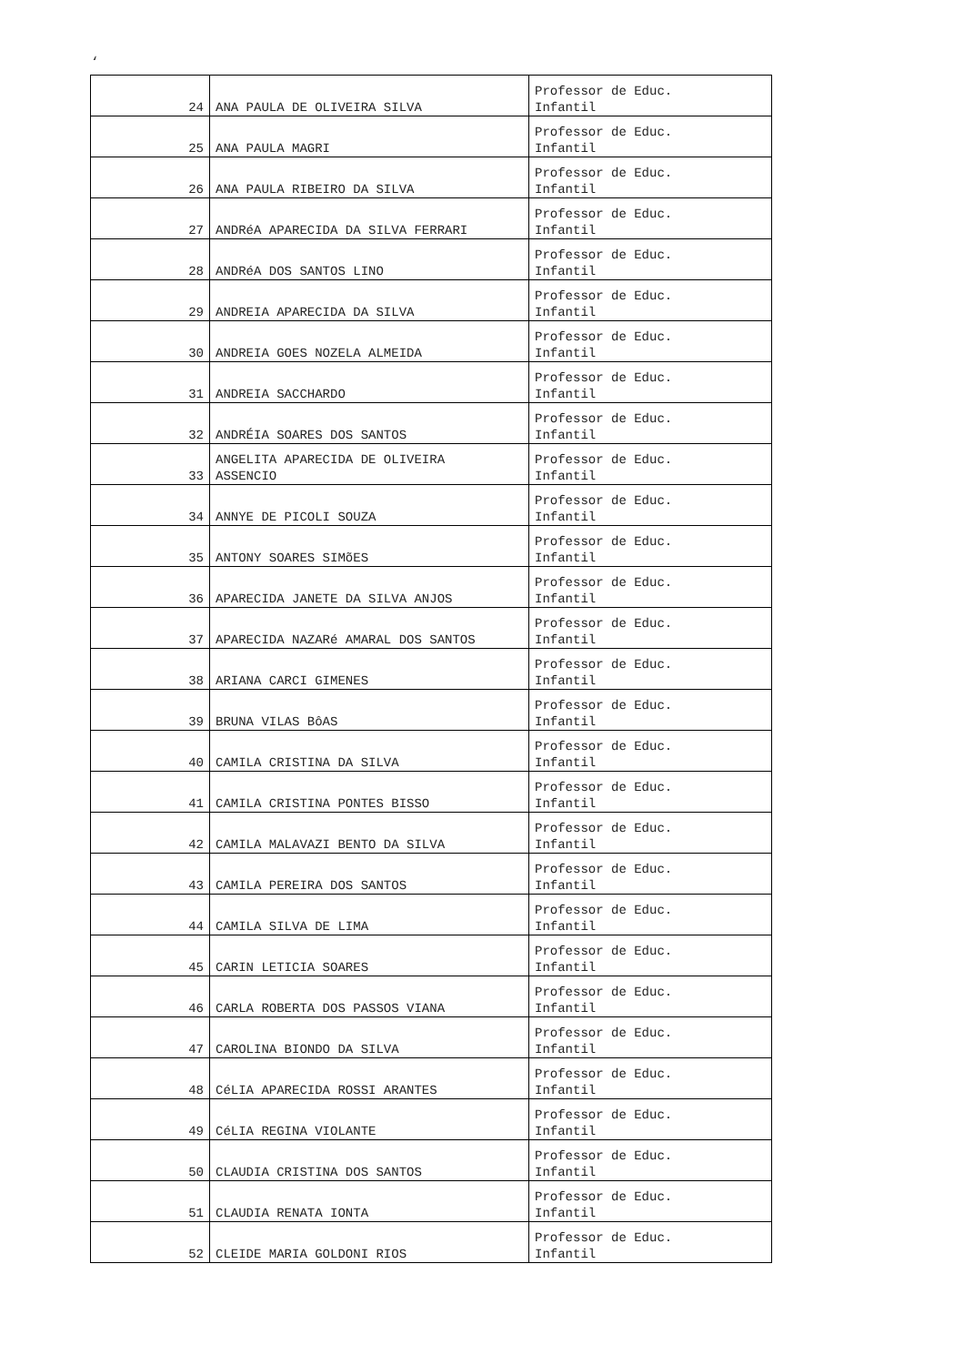‘
| 24 | ANA PAULA DE OLIVEIRA SILVA | Professor de Educ. Infantil |
| 25 | ANA PAULA MAGRI | Professor de Educ. Infantil |
| 26 | ANA PAULA RIBEIRO DA SILVA | Professor de Educ. Infantil |
| 27 | ANDRéA APARECIDA DA SILVA FERRARI | Professor de Educ. Infantil |
| 28 | ANDRéA DOS SANTOS LINO | Professor de Educ. Infantil |
| 29 | ANDREIA APARECIDA DA SILVA | Professor de Educ. Infantil |
| 30 | ANDREIA GOES NOZELA ALMEIDA | Professor de Educ. Infantil |
| 31 | ANDREIA SACCHARDO | Professor de Educ. Infantil |
| 32 | ANDRÉIA SOARES DOS SANTOS | Professor de Educ. Infantil |
| 33 | ANGELITA APARECIDA DE OLIVEIRA ASSENCIO | Professor de Educ. Infantil |
| 34 | ANNYE DE PICOLI SOUZA | Professor de Educ. Infantil |
| 35 | ANTONY SOARES SIMõES | Professor de Educ. Infantil |
| 36 | APARECIDA JANETE DA SILVA ANJOS | Professor de Educ. Infantil |
| 37 | APARECIDA NAZARé AMARAL DOS SANTOS | Professor de Educ. Infantil |
| 38 | ARIANA CARCI GIMENES | Professor de Educ. Infantil |
| 39 | BRUNA VILAS BôAS | Professor de Educ. Infantil |
| 40 | CAMILA CRISTINA DA SILVA | Professor de Educ. Infantil |
| 41 | CAMILA CRISTINA PONTES BISSO | Professor de Educ. Infantil |
| 42 | CAMILA MALAVAZI BENTO DA SILVA | Professor de Educ. Infantil |
| 43 | CAMILA PEREIRA DOS SANTOS | Professor de Educ. Infantil |
| 44 | CAMILA SILVA DE LIMA | Professor de Educ. Infantil |
| 45 | CARIN LETICIA SOARES | Professor de Educ. Infantil |
| 46 | CARLA ROBERTA DOS PASSOS VIANA | Professor de Educ. Infantil |
| 47 | CAROLINA BIONDO DA SILVA | Professor de Educ. Infantil |
| 48 | CéLIA APARECIDA ROSSI ARANTES | Professor de Educ. Infantil |
| 49 | CéLIA REGINA VIOLANTE | Professor de Educ. Infantil |
| 50 | CLAUDIA CRISTINA DOS SANTOS | Professor de Educ. Infantil |
| 51 | CLAUDIA RENATA IONTA | Professor de Educ. Infantil |
| 52 | CLEIDE MARIA GOLDONI RIOS | Professor de Educ. Infantil |